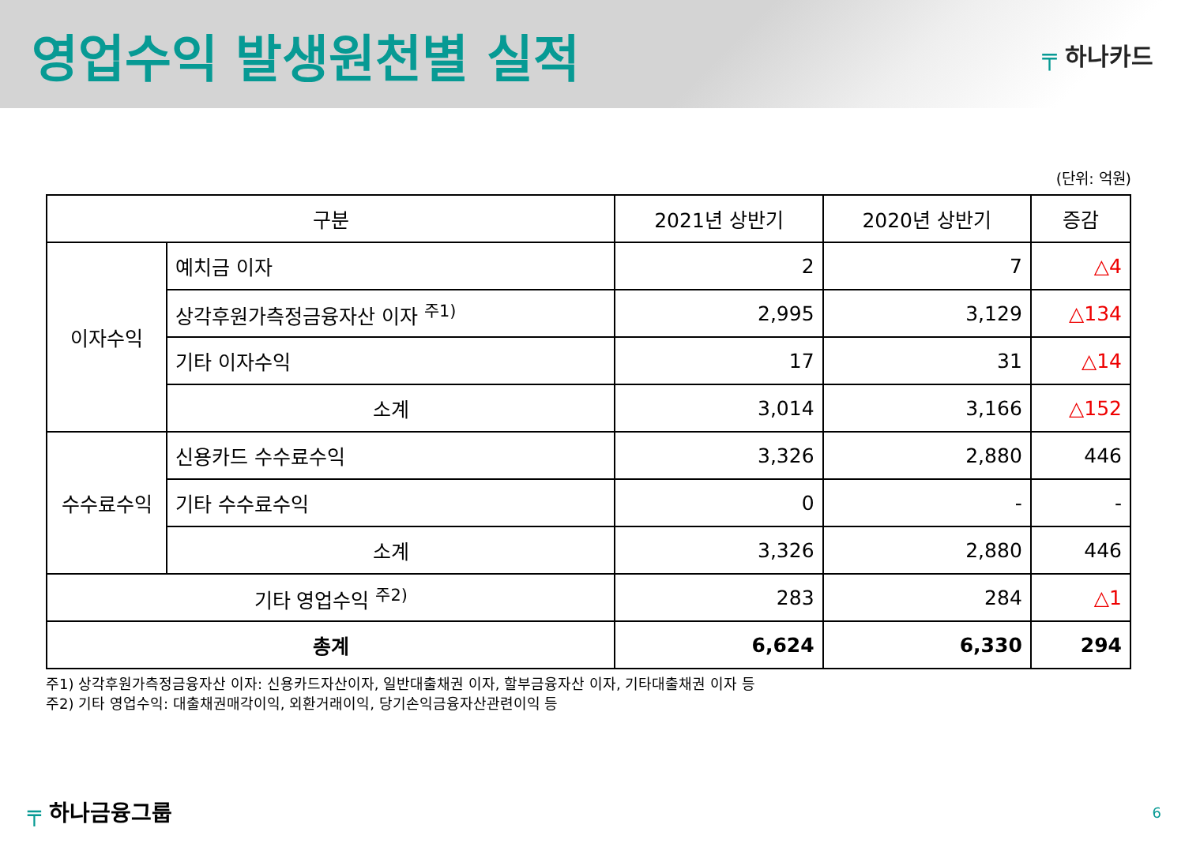영업수익 발생원천별 실적
╤ 하나카드
(단위: 억원)
| 구분 | | 2021년 상반기 | 2020년 상반기 | 증감 |
| --- | --- | --- | --- | --- |
| 이자수익 | 예치금 이자 | 2 | 7 | △4 |
| | 상각후원가측정금융자산 이자 <sup>주1)</sup> | 2,995 | 3,129 | △134 |
| | 기타 이자수익 | 17 | 31 | △14 |
| | 소계 | 3,014 | 3,166 | △152 |
| 수수료수익 | 신용카드 수수료수익 | 3,326 | 2,880 | 446 |
| | 기타 수수료수익 | 0 | - | - |
| | 소계 | 3,326 | 2,880 | 446 |
| 기타 영업수익 <sup>주2)</sup> | | 283 | 284 | △1 |
| 총계 | | 6,624 | 6,330 | 294 |
주1) 상각후원가측정금융자산 이자: 신용카드자산이자, 일반대출채권 이자, 할부금융자산 이자, 기타대출채권 이자 등
주2) 기타 영업수익: 대출채권매각이익, 외환거래이익, 당기손익금융자산관련이익 등
╤ 하나금융그룹 6